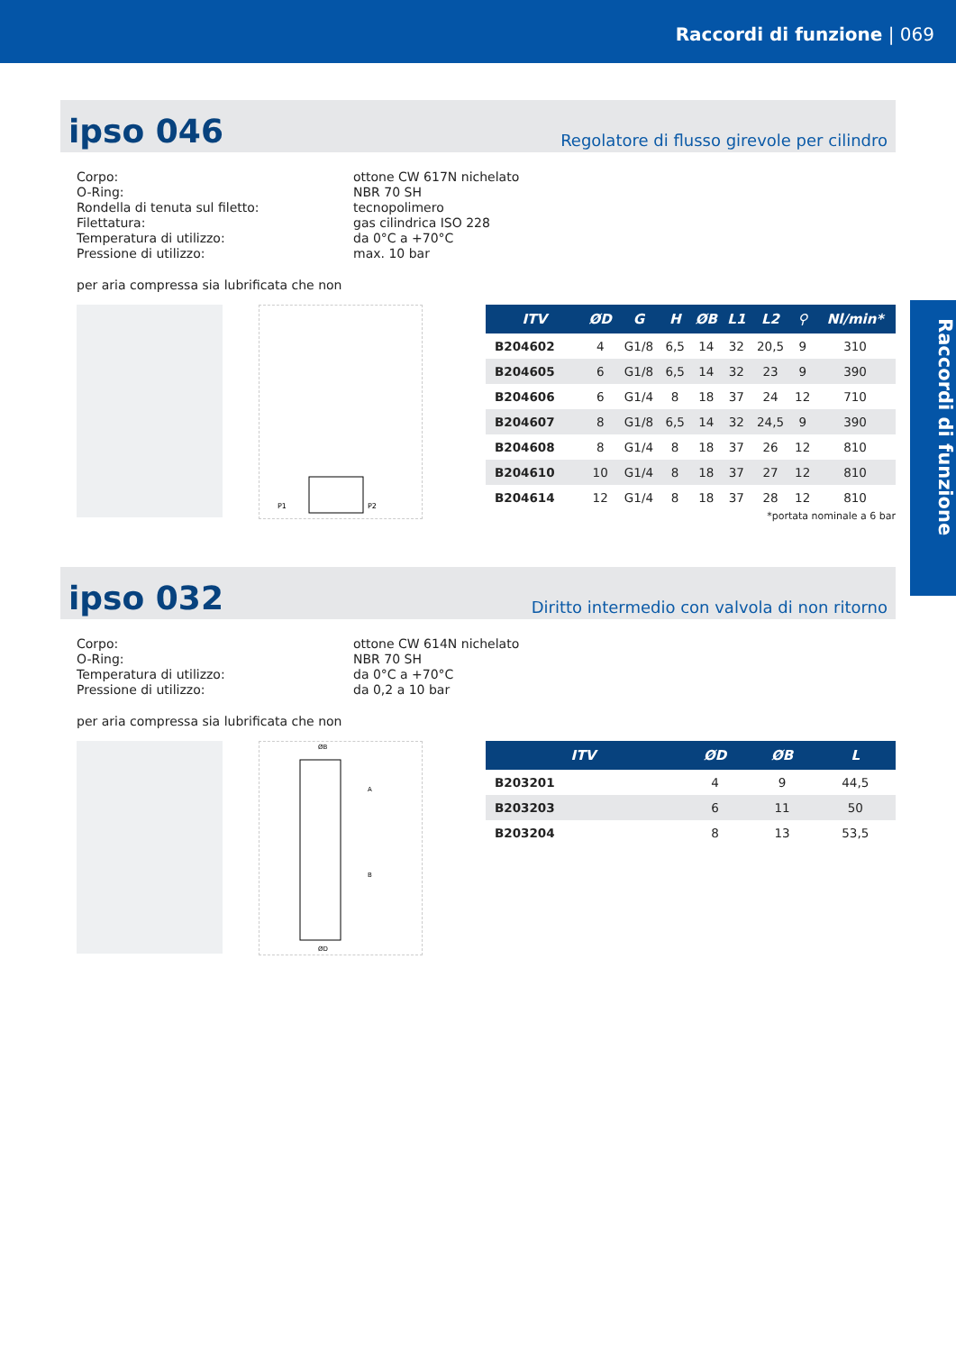Raccordi di funzione | 069
Raccordi di funzione
ipso 046
Regolatore di flusso girevole per cilindro
Corpo:
ottone CW 617N nichelato
O-Ring:
NBR 70 SH
Rondella di tenuta sul filetto:
tecnopolimero
Filettatura:
gas cilindrica ISO 228
Temperatura di utilizzo:
da 0°C a +70°C
Pressione di utilizzo:
max. 10 bar
per aria compressa sia lubrificata che non
P1
P2
| ITV | ØD | G | H | ØB | L1 | L2 | ⚲ | Nl/min* |
| --- | --- | --- | --- | --- | --- | --- | --- | --- |
| B204602 | 4 | G1/8 | 6,5 | 14 | 32 | 20,5 | 9 | 310 |
| B204605 | 6 | G1/8 | 6,5 | 14 | 32 | 23 | 9 | 390 |
| B204606 | 6 | G1/4 | 8 | 18 | 37 | 24 | 12 | 710 |
| B204607 | 8 | G1/8 | 6,5 | 14 | 32 | 24,5 | 9 | 390 |
| B204608 | 8 | G1/4 | 8 | 18 | 37 | 26 | 12 | 810 |
| B204610 | 10 | G1/4 | 8 | 18 | 37 | 27 | 12 | 810 |
| B204614 | 12 | G1/4 | 8 | 18 | 37 | 28 | 12 | 810 |
*portata nominale a 6 bar
ipso 032
Diritto intermedio con valvola di non ritorno
Corpo:
ottone CW 614N nichelato
O-Ring:
NBR 70 SH
Temperatura di utilizzo:
da 0°C a +70°C
Pressione di utilizzo:
da 0,2 a 10 bar
per aria compressa sia lubrificata che non
ØB
A
B
ØD
| ITV | ØD | ØB | L |
| --- | --- | --- | --- |
| B203201 | 4 | 9 | 44,5 |
| B203203 | 6 | 11 | 50 |
| B203204 | 8 | 13 | 53,5 |